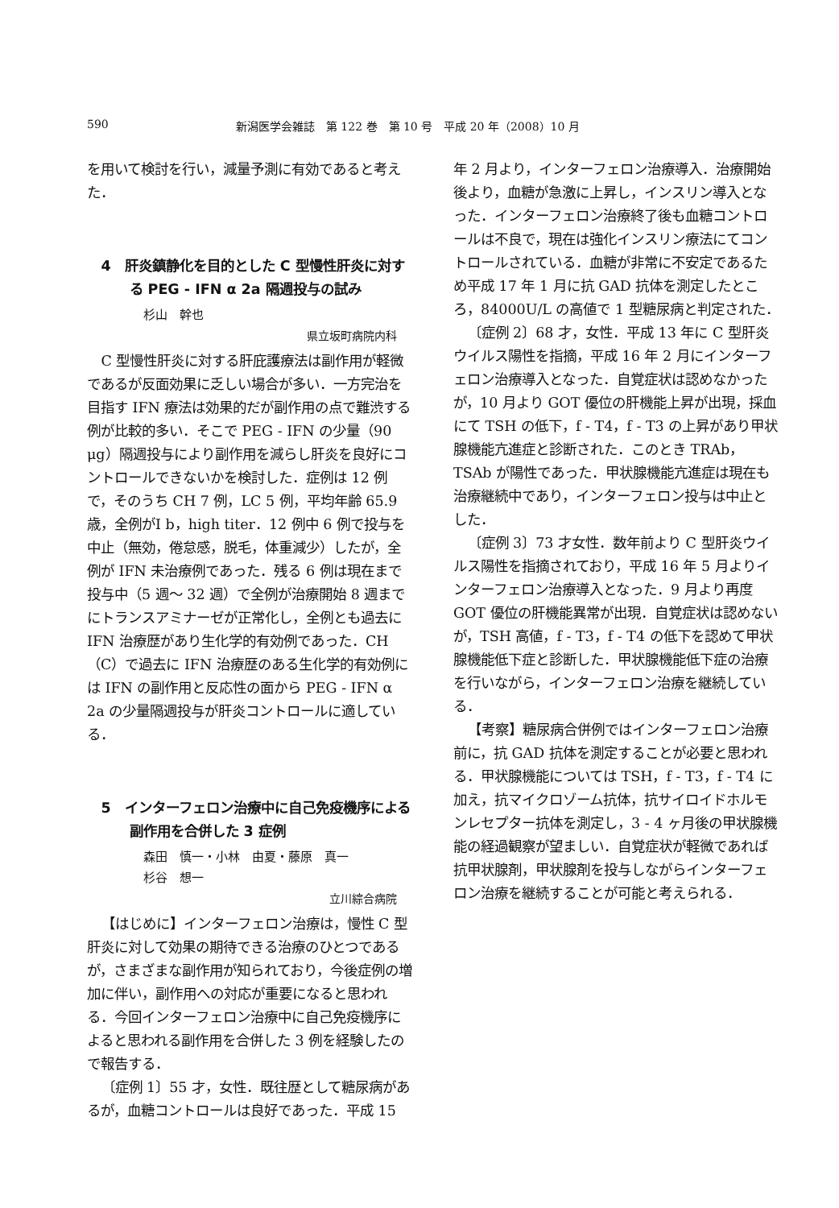590 新潟医学会雑誌　第 122 巻　第 10 号　平成 20 年（2008）10 月
を用いて検討を行い，減量予測に有効であると考えた．
4　肝炎鎮静化を目的とした C 型慢性肝炎に対する PEG - IFN α 2a 隔週投与の試み
杉山　幹也
県立坂町病院内科
C 型慢性肝炎に対する肝庇護療法は副作用が軽微であるが反面効果に乏しい場合が多い．一方完治を目指す IFN 療法は効果的だが副作用の点で難渋する例が比較的多い．そこで PEG - IFN の少量（90 μg）隔週投与により副作用を減らし肝炎を良好にコントロールできないかを検討した．症例は 12 例で，そのうち CH 7 例，LC 5 例，平均年齢 65.9 歳，全例がⅠ b，high titer．12 例中 6 例で投与を中止（無効，倦怠感，脱毛，体重減少）したが，全例が IFN 未治療例であった．残る 6 例は現在まで投与中（5 週〜 32 週）で全例が治療開始 8 週までにトランスアミナーゼが正常化し，全例とも過去に IFN 治療歴があり生化学的有効例であった．CH（C）で過去に IFN 治療歴のある生化学的有効例には IFN の副作用と反応性の面から PEG - IFN α 2a の少量隔週投与が肝炎コントロールに適している．
5　インターフェロン治療中に自己免疫機序による副作用を合併した 3 症例
森田　慎一・小林　由夏・藤原　真一
杉谷　想一
立川綜合病院
【はじめに】インターフェロン治療は，慢性 C 型肝炎に対して効果の期待できる治療のひとつであるが，さまざまな副作用が知られており，今後症例の増加に伴い，副作用への対応が重要になると思われる．今回インターフェロン治療中に自己免疫機序によると思われる副作用を合併した 3 例を経験したので報告する．
〔症例 1〕55 才，女性．既往歴として糖尿病があるが，血糖コントロールは良好であった．平成 15
年 2 月より，インターフェロン治療導入．治療開始後より，血糖が急激に上昇し，インスリン導入となった．インターフェロン治療終了後も血糖コントロールは不良で，現在は強化インスリン療法にてコントロールされている．血糖が非常に不安定であるため平成 17 年 1 月に抗 GAD 抗体を測定したところ，84000U/L の高値で 1 型糖尿病と判定された．
〔症例 2〕68 才，女性．平成 13 年に C 型肝炎ウイルス陽性を指摘，平成 16 年 2 月にインターフェロン治療導入となった．自覚症状は認めなかったが，10 月より GOT 優位の肝機能上昇が出現，採血にて TSH の低下，f - T4，f - T3 の上昇があり甲状腺機能亢進症と診断された．このとき TRAb，TSAb が陽性であった．甲状腺機能亢進症は現在も治療継続中であり，インターフェロン投与は中止とした．
〔症例 3〕73 才女性．数年前より C 型肝炎ウイルス陽性を指摘されており，平成 16 年 5 月よりインターフェロン治療導入となった．9 月より再度 GOT 優位の肝機能異常が出現．自覚症状は認めないが，TSH 高値，f - T3，f - T4 の低下を認めて甲状腺機能低下症と診断した．甲状腺機能低下症の治療を行いながら，インターフェロン治療を継続している．
【考察】糖尿病合併例ではインターフェロン治療前に，抗 GAD 抗体を測定することが必要と思われる．甲状腺機能については TSH，f - T3，f - T4 に加え，抗マイクロゾーム抗体，抗サイロイドホルモンレセプター抗体を測定し，3 - 4 ヶ月後の甲状腺機能の経過観察が望ましい．自覚症状が軽微であれば抗甲状腺剤，甲状腺剤を投与しながらインターフェロン治療を継続することが可能と考えられる．